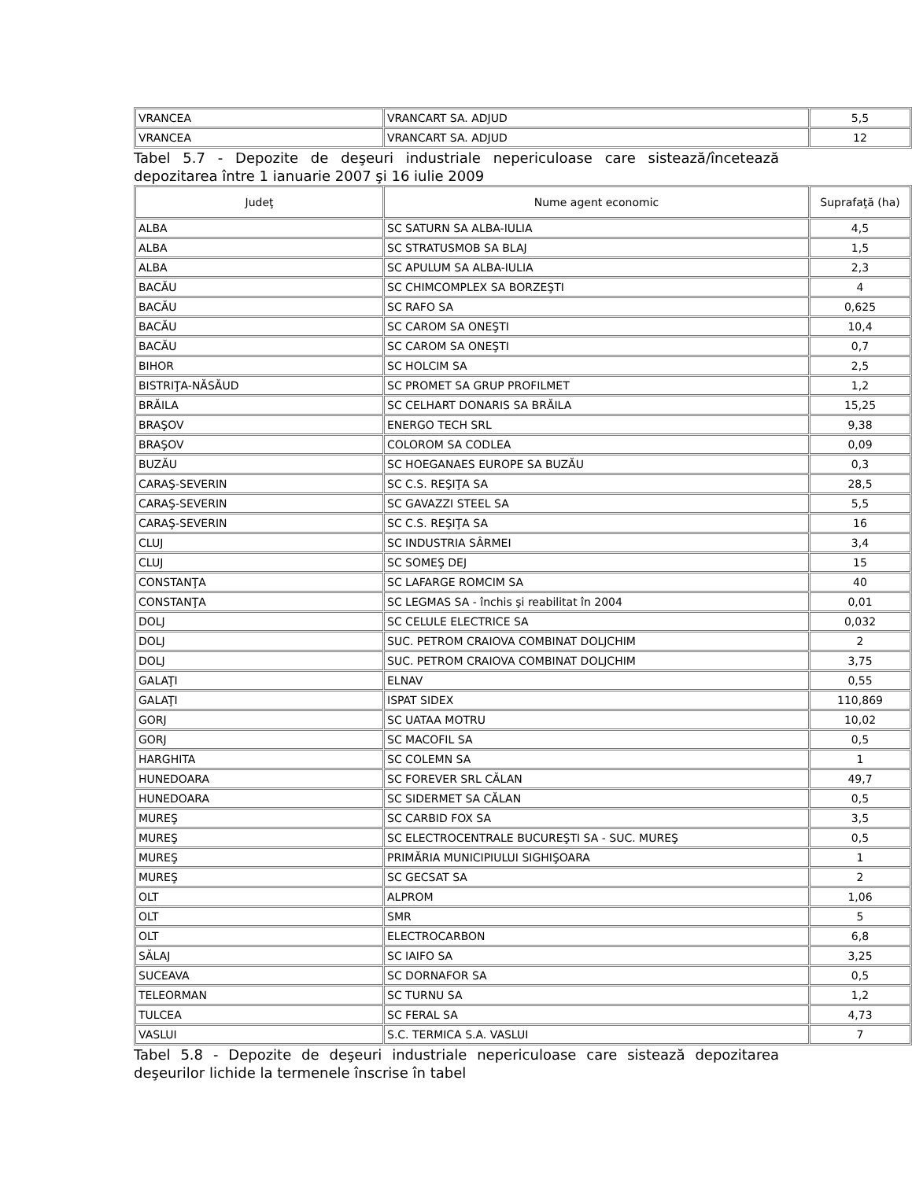| VRANCEA | VRANCART SA. ADJUD | 5,5 |
| VRANCEA | VRANCART SA. ADJUD | 12 |
Tabel 5.7 - Depozite de deşeuri industriale nepericuloase care sistează/încetează depozitarea între 1 ianuarie 2007 şi 16 iulie 2009
| Judeţ | Nume agent economic | Suprafaţă (ha) |
| --- | --- | --- |
| ALBA | SC SATURN SA ALBA-IULIA | 4,5 |
| ALBA | SC STRATUSMOB SA BLAJ | 1,5 |
| ALBA | SC APULUM SA ALBA-IULIA | 2,3 |
| BACĂU | SC CHIMCOMPLEX SA BORZEŞTI | 4 |
| BACĂU | SC RAFO SA | 0,625 |
| BACĂU | SC CAROM SA ONEŞTI | 10,4 |
| BACĂU | SC CAROM SA ONEŞTI | 0,7 |
| BIHOR | SC HOLCIM SA | 2,5 |
| BISTRIŢA-NĂSĂUD | SC PROMET SA GRUP PROFILMET | 1,2 |
| BRĂILA | SC CELHART DONARIS SA BRĂILA | 15,25 |
| BRAŞOV | ENERGO TECH SRL | 9,38 |
| BRAŞOV | COLOROM SA CODLEA | 0,09 |
| BUZĂU | SC HOEGANAES EUROPE SA BUZĂU | 0,3 |
| CARAŞ-SEVERIN | SC C.S. REŞIŢA SA | 28,5 |
| CARAŞ-SEVERIN | SC GAVAZZI STEEL SA | 5,5 |
| CARAŞ-SEVERIN | SC C.S. REŞIŢA SA | 16 |
| CLUJ | SC INDUSTRIA SÂRMEI | 3,4 |
| CLUJ | SC SOMEŞ DEJ | 15 |
| CONSTANŢA | SC LAFARGE ROMCIM SA | 40 |
| CONSTANŢA | SC LEGMAS SA - închis şi reabilitat în 2004 | 0,01 |
| DOLJ | SC CELULE ELECTRICE SA | 0,032 |
| DOLJ | SUC. PETROM CRAIOVA COMBINAT DOLJCHIM | 2 |
| DOLJ | SUC. PETROM CRAIOVA COMBINAT DOLJCHIM | 3,75 |
| GALAŢI | ELNAV | 0,55 |
| GALAŢI | ISPAT SIDEX | 110,869 |
| GORJ | SC UATAA MOTRU | 10,02 |
| GORJ | SC MACOFIL SA | 0,5 |
| HARGHITA | SC COLEMN SA | 1 |
| HUNEDOARA | SC FOREVER SRL CĂLAN | 49,7 |
| HUNEDOARA | SC SIDERMET SA CĂLAN | 0,5 |
| MUREŞ | SC CARBID FOX SA | 3,5 |
| MUREŞ | SC ELECTROCENTRALE BUCUREŞTI SA - SUC. MUREŞ | 0,5 |
| MUREŞ | PRIMĂRIA MUNICIPIULUI SIGHIŞOARA | 1 |
| MUREŞ | SC GECSAT SA | 2 |
| OLT | ALPROM | 1,06 |
| OLT | SMR | 5 |
| OLT | ELECTROCARBON | 6,8 |
| SĂLAJ | SC IAIFO SA | 3,25 |
| SUCEAVA | SC DORNAFOR SA | 0,5 |
| TELEORMAN | SC TURNU SA | 1,2 |
| TULCEA | SC FERAL SA | 4,73 |
| VASLUI | S.C. TERMICA S.A. VASLUI | 7 |
Tabel 5.8 - Depozite de deşeuri industriale nepericuloase care sistează depozitarea deşeurilor lichide la termenele înscrise în tabel